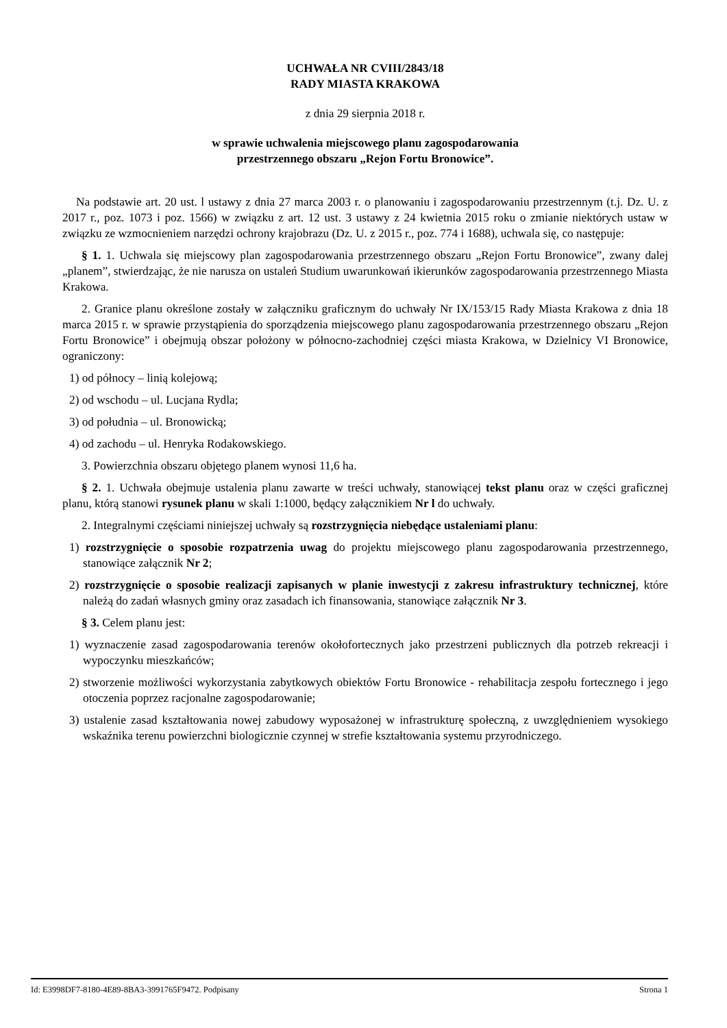UCHWAŁA NR CVIII/2843/18
RADY MIASTA KRAKOWA
z dnia 29 sierpnia 2018 r.
w sprawie uchwalenia miejscowego planu zagospodarowania
przestrzennego obszaru „Rejon Fortu Bronowice”.
Na podstawie art. 20 ust. l ustawy z dnia 27 marca 2003 r. o planowaniu i zagospodarowaniu przestrzennym (t.j. Dz. U. z 2017 r., poz. 1073 i poz. 1566) w związku z art. 12 ust. 3 ustawy z 24 kwietnia 2015 roku o zmianie niektórych ustaw w związku ze wzmocnieniem narzędzi ochrony krajobrazu (Dz. U. z 2015 r., poz. 774 i 1688), uchwala się, co następuje:
§ 1. 1. Uchwala się miejscowy plan zagospodarowania przestrzennego obszaru „Rejon Fortu Bronowice”, zwany dalej „planem”, stwierdzając, że nie narusza on ustaleń Studium uwarunkowań ikierunków zagospodarowania przestrzennego Miasta Krakowa.
2. Granice planu określone zostały w załączniku graficznym do uchwały Nr IX/153/15 Rady Miasta Krakowa z dnia 18 marca 2015 r. w sprawie przystąpienia do sporządzenia miejscowego planu zagospodarowania przestrzennego obszaru „Rejon Fortu Bronowice” i obejmują obszar położony w północno-zachodniej części miasta Krakowa, w Dzielnicy VI Bronowice, ograniczony:
1) od północy – linią kolejową;
2) od wschodu – ul. Lucjana Rydla;
3) od południa – ul. Bronowicką;
4) od zachodu – ul. Henryka Rodakowskiego.
3. Powierzchnia obszaru objętego planem wynosi 11,6 ha.
§ 2. 1. Uchwała obejmuje ustalenia planu zawarte w treści uchwały, stanowiącej tekst planu oraz w części graficznej planu, którą stanowi rysunek planu w skali 1:1000, będący załącznikiem Nr l do uchwały.
2. Integralnymi częściami niniejszej uchwały są rozstrzygnięcia niebędące ustaleniami planu:
1) rozstrzygnięcie o sposobie rozpatrzenia uwag do projektu miejscowego planu zagospodarowania przestrzennego, stanowiące załącznik Nr 2;
2) rozstrzygnięcie o sposobie realizacji zapisanych w planie inwestycji z zakresu infrastruktury technicznej, które należą do zadań własnych gminy oraz zasadach ich finansowania, stanowiące załącznik Nr 3.
§ 3. Celem planu jest:
1) wyznaczenie zasad zagospodarowania terenów okołofortecznych jako przestrzeni publicznych dla potrzeb rekreacji i wypoczynku mieszkańców;
2) stworzenie możliwości wykorzystania zabytkowych obiektów Fortu Bronowice - rehabilitacja zespołu fortecznego i jego otoczenia poprzez racjonalne zagospodarowanie;
3) ustalenie zasad kształtowania nowej zabudowy wyposażonej w infrastrukturę społeczną, z uwzględnieniem wysokiego wskaźnika terenu powierzchni biologicznie czynnej w strefie kształtowania systemu przyrodniczego.
Id: E3998DF7-8180-4E89-8BA3-3991765F9472. Podpisany Strona 1